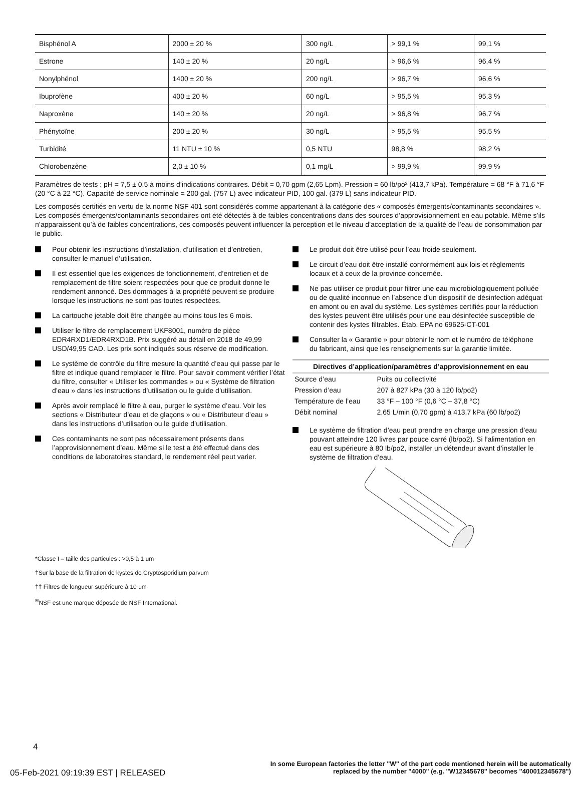| Bisphénol A | 2000 ± 20 % | 300 ng/L | > 99,1 % | 99,1 % |
| Estrone | 140 ± 20 % | 20 ng/L | > 96,6 % | 96,4 % |
| Nonylphénol | 1400 ± 20 % | 200 ng/L | > 96,7 % | 96,6 % |
| Ibuprofène | 400 ± 20 % | 60 ng/L | > 95,5 % | 95,3 % |
| Naproxène | 140 ± 20 % | 20 ng/L | > 96,8 % | 96,7 % |
| Phénytoïne | 200 ± 20 % | 30 ng/L | > 95,5 % | 95,5 % |
| Turbidité | 11 NTU ± 10 % | 0,5 NTU | 98,8 % | 98,2 % |
| Chlorobenzène | 2,0 ± 10 % | 0,1 mg/L | > 99,9 % | 99,9 % |
Paramètres de tests : pH = 7,5 ± 0,5 à moins d’indications contraires. Débit = 0,70 gpm (2,65 Lpm). Pression = 60 lb/po² (413,7 kPa). Température = 68 °F à 71,6 °F (20 °C à 22 °C). Capacité de service nominale = 200 gal. (757 L) avec indicateur PID, 100 gal. (379 L) sans indicateur PID.
Les composés certifiés en vertu de la norme NSF 401 sont considérés comme appartenant à la catégorie des « composés émergents/contaminants secondaires ». Les composés émergents/contaminants secondaires ont été détectés à de faibles concentrations dans des sources d’approvisionnement en eau potable. Même s’ils n’apparaissent qu’à de faibles concentrations, ces composés peuvent influencer la perception et le niveau d’acceptation de la qualité de l’eau de consommation par le public.
Pour obtenir les instructions d’installation, d’utilisation et d’entretien, consulter le manuel d’utilisation.
Il est essentiel que les exigences de fonctionnement, d’entretien et de remplacement de filtre soient respectées pour que ce produit donne le rendement annoncé. Des dommages à la propriété peuvent se produire lorsque les instructions ne sont pas toutes respectées.
La cartouche jetable doit être changée au moins tous les 6 mois.
Utiliser le filtre de remplacement UKF8001, numéro de pièce EDR4RXD1/EDR4RXD1B. Prix suggéré au détail en 2018 de 49,99 USD/49,95 CAD. Les prix sont indiqués sous réserve de modification.
Le système de contrôle du filtre mesure la quantité d’eau qui passe par le filtre et indique quand remplacer le filtre. Pour savoir comment vérifier l’état du filtre, consulter « Utiliser les commandes » ou « Système de filtration d’eau » dans les instructions d’utilisation ou le guide d’utilisation.
Après avoir remplacé le filtre à eau, purger le système d’eau. Voir les sections « Distributeur d’eau et de glaçons » ou « Distributeur d’eau » dans les instructions d’utilisation ou le guide d’utilisation.
Ces contaminants ne sont pas nécessairement présents dans l’approvisionnement d’eau. Même si le test a été effectué dans des conditions de laboratoires standard, le rendement réel peut varier.
Le produit doit être utilisé pour l’eau froide seulement.
Le circuit d’eau doit être installé conformément aux lois et règlements locaux et à ceux de la province concernée.
Ne pas utiliser ce produit pour filtrer une eau microbiologiquement polluée ou de qualité inconnue en l’absence d’un dispositif de désinfection adéquat en amont ou en aval du système. Les systèmes certifiés pour la réduction des kystes peuvent être utilisés pour une eau désinfectée susceptible de contenir des kystes filtrables. Étab. EPA no 69625-CT-001
Consulter la « Garantie » pour obtenir le nom et le numéro de téléphone du fabricant, ainsi que les renseignements sur la garantie limitée.
| Directives d’application/paramètres d’approvisionnement en eau | |
| --- | --- |
| Source d’eau | Puits ou collectivité |
| Pression d’eau | 207 à 827 kPa (30 à 120 lb/po2) |
| Température de l’eau | 33 °F – 100 °F (0,6 °C – 37,8 °C) |
| Débit nominal | 2,65 L/min (0,70 gpm) à 413,7 kPa (60 lb/po2) |
Le système de filtration d’eau peut prendre en charge une pression d’eau pouvant atteindre 120 livres par pouce carré (lb/po2). Si l’alimentation en eau est supérieure à 80 lb/po2, installer un détendeur avant d’installer le système de filtration d’eau.
*Classe I – taille des particules : >0,5 à 1 um
†Sur la base de la filtration de kystes de Cryptosporidium parvum
†† Filtres de longueur supérieure à 10 um
<sup>®</sup>NSF est une marque déposée de NSF International.
4
05-Feb-2021 09:19:39 EST | RELEASED
In some European factories the letter "W" of the part code mentioned herein will be automatically
replaced by the number "4000" (e.g. "W12345678" becomes "400012345678")